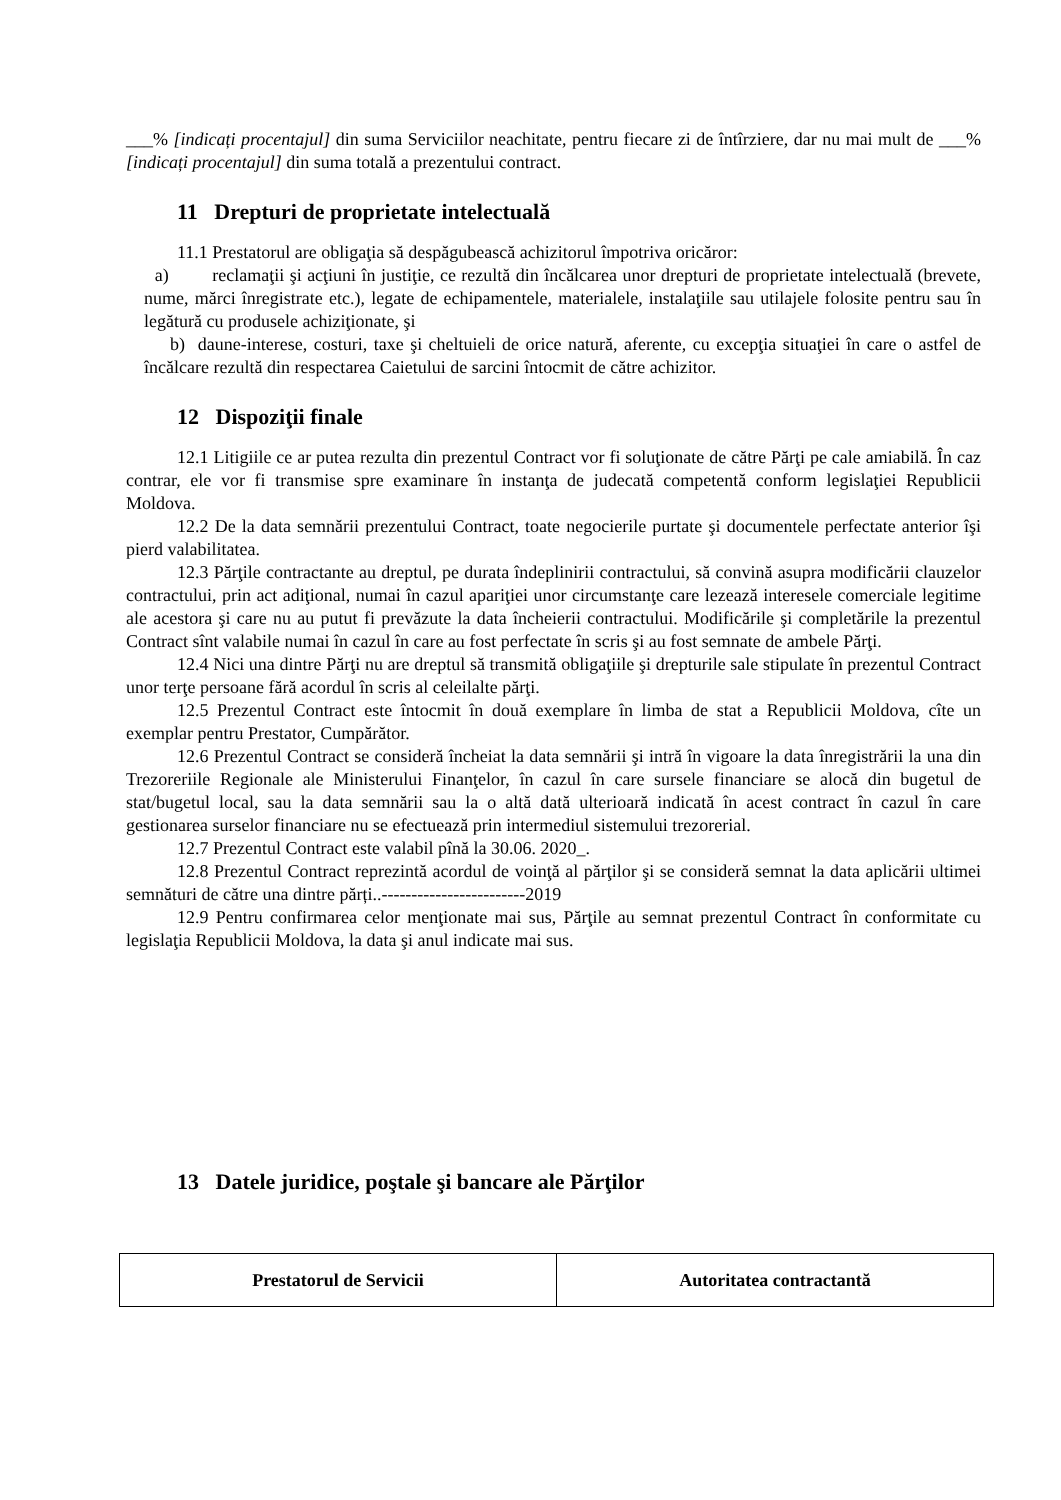___% [indicați procentajul] din suma Serviciilor neachitate, pentru fiecare zi de întîrziere, dar nu mai mult de ___% [indicați procentajul] din suma totală a prezentului contract.
11 Drepturi de proprietate intelectuală
11.1 Prestatorul are obligaţia să despăgubească achizitorul împotriva oricăror:
a) reclamaţii şi acţiuni în justiţie, ce rezultă din încălcarea unor drepturi de proprietate intelectuală (brevete, nume, mărci înregistrate etc.), legate de echipamentele, materialele, instalaţiile sau utilajele folosite pentru sau în legătură cu produsele achiziţionate, şi
b) daune-interese, costuri, taxe şi cheltuieli de orice natură, aferente, cu excepţia situaţiei în care o astfel de încălcare rezultă din respectarea Caietului de sarcini întocmit de către achizitor.
12 Dispoziţii finale
12.1 Litigiile ce ar putea rezulta din prezentul Contract vor fi soluţionate de către Părţi pe cale amiabilă. În caz contrar, ele vor fi transmise spre examinare în instanţa de judecată competentă conform legislaţiei Republicii Moldova.
12.2 De la data semnării prezentului Contract, toate negocierile purtate şi documentele perfectate anterior îşi pierd valabilitatea.
12.3 Părţile contractante au dreptul, pe durata îndeplinirii contractului, să convină asupra modificării clauzelor contractului, prin act adiţional, numai în cazul apariţiei unor circumstanţe care lezează interesele comerciale legitime ale acestora şi care nu au putut fi prevăzute la data încheierii contractului. Modificările şi completările la prezentul Contract sînt valabile numai în cazul în care au fost perfectate în scris şi au fost semnate de ambele Părţi.
12.4 Nici una dintre Părţi nu are dreptul să transmită obligaţiile şi drepturile sale stipulate în prezentul Contract unor terţe persoane fără acordul în scris al celeilalte părţi.
12.5 Prezentul Contract este întocmit în două exemplare în limba de stat a Republicii Moldova, cîte un exemplar pentru Prestator, Cumpărător.
12.6 Prezentul Contract se consideră încheiat la data semnării şi intră în vigoare la data înregistrării la una din Trezoreriile Regionale ale Ministerului Finanţelor, în cazul în care sursele financiare se alocă din bugetul de stat/bugetul local, sau la data semnării sau la o altă dată ulterioară indicată în acest contract în cazul în care gestionarea surselor financiare nu se efectuează prin intermediul sistemului trezorerial.
12.7 Prezentul Contract este valabil pînă la 30.06. 2020_.
12.8 Prezentul Contract reprezintă acordul de voinţă al părţilor şi se consideră semnat la data aplicării ultimei semnături de către una dintre părți..------------------------2019
12.9 Pentru confirmarea celor menţionate mai sus, Părţile au semnat prezentul Contract în conformitate cu legislaţia Republicii Moldova, la data şi anul indicate mai sus.
13 Datele juridice, poştale şi bancare ale Părţilor
| Prestatorul de Servicii | Autoritatea contractantă |